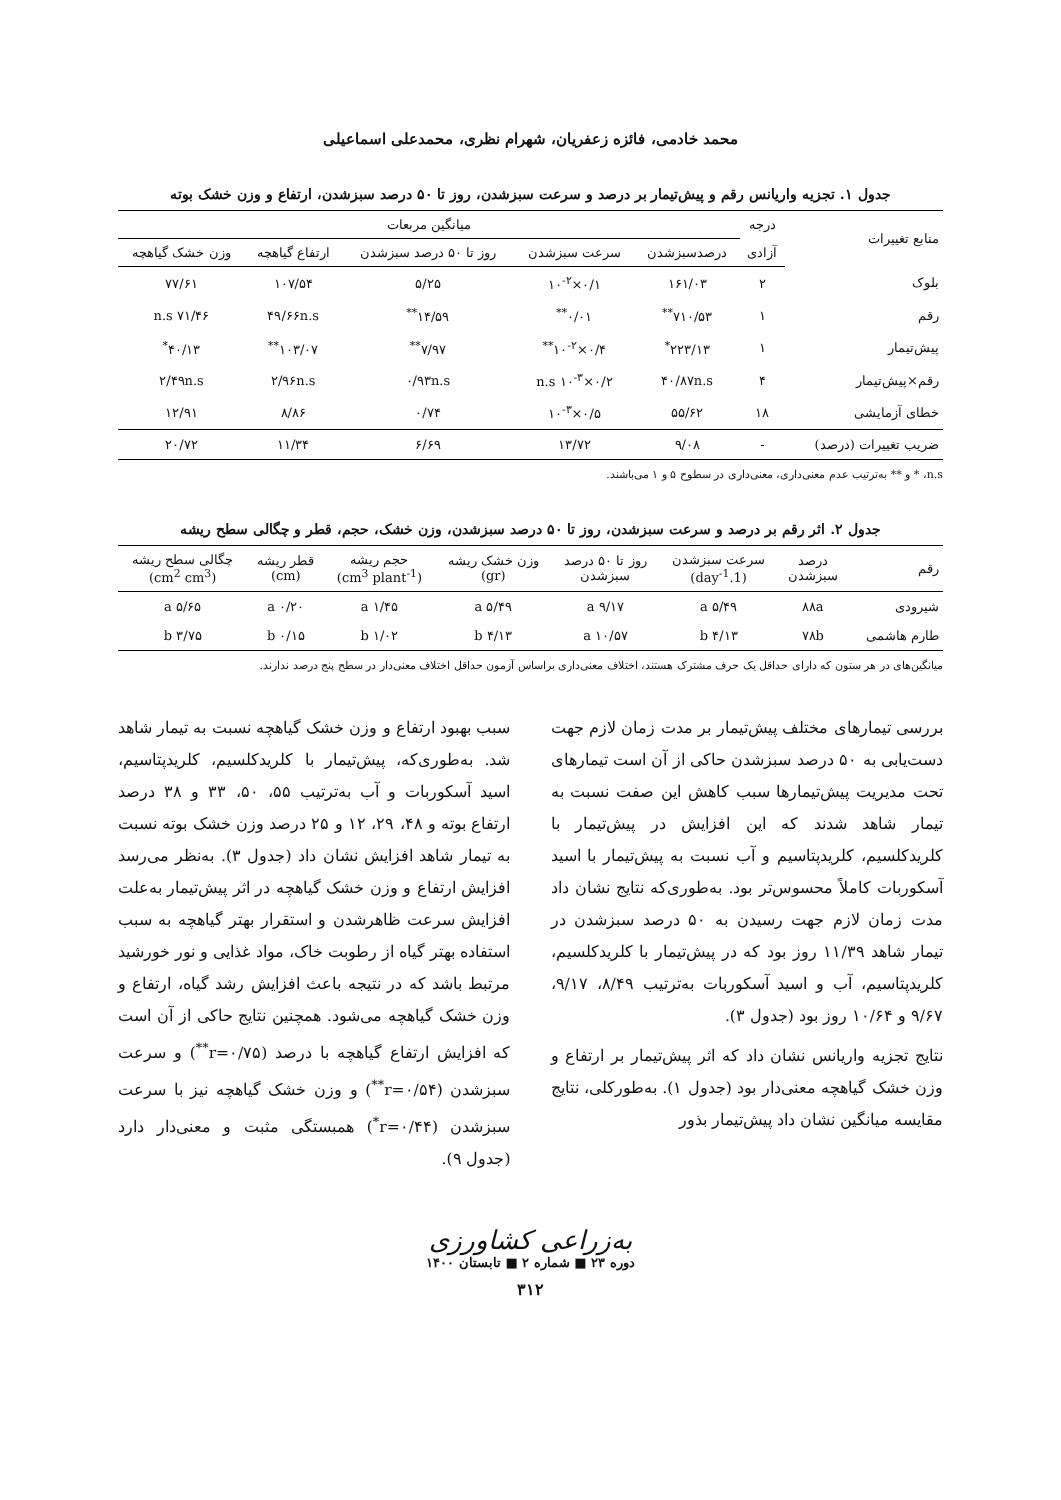محمد خادمی، فائزه زعفریان، شهرام نظری، محمدعلی اسماعیلی
جدول ۱. تجزیه واریانس رقم و پیش‌تیمار بر درصد و سرعت سبزشدن، روز تا ۵۰ درصد سبزشدن، ارتفاع و وزن خشک بوته
| منابع تغییرات | درجه | میانگین مربعات | | | | |
| --- | --- | --- | --- | --- | --- | --- |
| | آزادی | درصدسبزشدن | سرعت سبزشدن | روز تا ۵۰ درصد سبزشدن | ارتفاع گیاهچه | وزن خشک گیاهچه |
| بلوک | ۲ | ۱۶۱/۰۳ | ۰/۱×۱۰<sup>-۲</sup> | ۵/۲۵ | ۱۰۷/۵۴ | ۷۷/۶۱ |
| رقم | ۱ | ۷۱۰/۵۳<sup>**</sup> | ۰/۰۱<sup>**</sup> | ۱۴/۵۹<sup>**</sup> | ۴۹/۶۶n.s | ۷۱/۴۶ n.s |
| پیش‌تیمار | ۱ | ۲۲۳/۱۳<sup>*</sup> | ۰/۴×۱۰<sup>-۲**</sup> | ۷/۹۷<sup>**</sup> | ۱۰۳/۰۷<sup>**</sup> | ۴۰/۱۳<sup>*</sup> |
| رقم×پیش‌تیمار | ۴ | ۴۰/۸۷n.s | ۰/۲×۱۰<sup>-۳</sup> n.s | ۰/۹۳n.s | ۲/۹۶n.s | ۲/۴۹n.s |
| خطای آزمایشی | ۱۸ | ۵۵/۶۲ | ۰/۵×۱۰<sup>-۳</sup> | ۰/۷۴ | ۸/۸۶ | ۱۲/۹۱ |
| ضریب تغییرات (درصد) | - | ۹/۰۸ | ۱۳/۷۲ | ۶/۶۹ | ۱۱/۳۴ | ۲۰/۷۲ |
n.s، * و ** به‌ترتیب عدم معنی‌داری، معنی‌داری در سطوح ۵ و ۱ می‌باشند.
جدول ۲. اثر رقم بر درصد و سرعت سبزشدن، روز تا ۵۰ درصد سبزشدن، وزن خشک، حجم، قطر و چگالی سطح ریشه
| رقم | درصد سبزشدن | سرعت سبزشدن (1.day<sup>-1</sup>) | روز تا ۵۰ درصد سبزشدن | وزن خشک ریشه (gr) | حجم ریشه (cm<sup>3</sup> plant<sup>-1</sup>) | قطر ریشه (cm) | چگالی سطح ریشه (cm<sup>2</sup> cm<sup>3</sup>) |
| --- | --- | --- | --- | --- | --- | --- | --- |
| شیرودی | ۸۸a | ۵/۴۹ a | ۹/۱۷ a | ۵/۴۹ a | ۱/۴۵ a | ۰/۲۰ a | ۵/۶۵ a |
| طارم هاشمی | ۷۸b | ۴/۱۳ b | ۱۰/۵۷ a | ۴/۱۳ b | ۱/۰۲ b | ۰/۱۵ b | ۳/۷۵ b |
میانگین‌های در هر ستون که دارای حداقل یک حرف مشترک هستند، اختلاف معنی‌داری براساس آزمون حداقل اختلاف معنی‌دار در سطح پنج درصد ندارند.
بررسی تیمارهای مختلف پیش‌تیمار بر مدت زمان لازم جهت دست‌یابی به ۵۰ درصد سبزشدن حاکی از آن است تیمارهای تحت مدیریت پیش‌تیمارها سبب کاهش این صفت نسبت به تیمار شاهد شدند که این افزایش در پیش‌تیمار با کلریدکلسیم، کلریدپتاسیم و آب نسبت به پیش‌تیمار با اسید آسکوربات کاملاً محسوس‌تر بود. به‌طوری‌که نتایج نشان داد مدت زمان لازم جهت رسیدن به ۵۰ درصد سبزشدن در تیمار شاهد ۱۱/۳۹ روز بود که در پیش‌تیمار با کلریدکلسیم، کلریدپتاسیم، آب و اسید آسکوربات به‌ترتیب ۸/۴۹، ۹/۱۷، ۹/۶۷ و ۱۰/۶۴ روز بود (جدول ۳).
نتایج تجزیه واریانس نشان داد که اثر پیش‌تیمار بر ارتفاع و وزن خشک گیاهچه معنی‌دار بود (جدول ۱). به‌طورکلی، نتایج مقایسه میانگین نشان داد پیش‌تیمار بذور
سبب بهبود ارتفاع و وزن خشک گیاهچه نسبت به تیمار شاهد شد. به‌طوری‌که، پیش‌تیمار با کلریدکلسیم، کلریدپتاسیم، اسید آسکوربات و آب به‌ترتیب ۵۵، ۵۰، ۳۳ و ۳۸ درصد ارتفاع بوته و ۴۸، ۲۹، ۱۲ و ۲۵ درصد وزن خشک بوته نسبت به تیمار شاهد افزایش نشان داد (جدول ۳). به‌نظر می‌رسد افزایش ارتفاع و وزن خشک گیاهچه در اثر پیش‌تیمار به‌علت افزایش سرعت ظاهرشدن و استقرار بهتر گیاهچه به سبب استفاده بهتر گیاه از رطوبت خاک، مواد غذایی و نور خورشید مرتبط باشد که در نتیجه باعث افزایش رشد گیاه، ارتفاع و وزن خشک گیاهچه می‌شود. همچنین نتایج حاکی از آن است که افزایش ارتفاع گیاهچه با درصد (r=۰/۷۵<sup>**</sup>) و سرعت سبزشدن (r=۰/۵۴<sup>**</sup>) و وزن خشک گیاهچه نیز با سرعت سبزشدن (r=۰/۴۴<sup>*</sup>) همبستگی مثبت و معنی‌دار دارد (جدول ۹).
به‌زراعی کشاورزی
دوره ۲۳ ■ شماره ۲ ■ تابستان ۱۴۰۰
۳۱۲